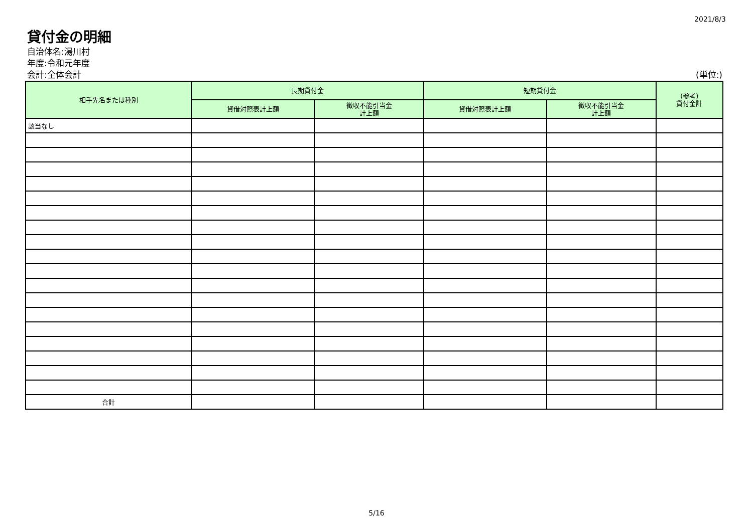2021/8/3
貸付金の明細
自治体名:湯川村
年度:令和元年度
会計:全体会計 (単位:)
| 相手先名または種別 | 長期貸付金 | | 短期貸付金 | | (参考) 貸付金計 |
| --- | --- | --- | --- | --- | --- |
| | 貸借対照表計上額 | 徴収不能引当金 計上額 | 貸借対照表計上額 | 徴収不能引当金 計上額 | |
| 該当なし | | | | | |
| 合計 | | | | | |
5/16